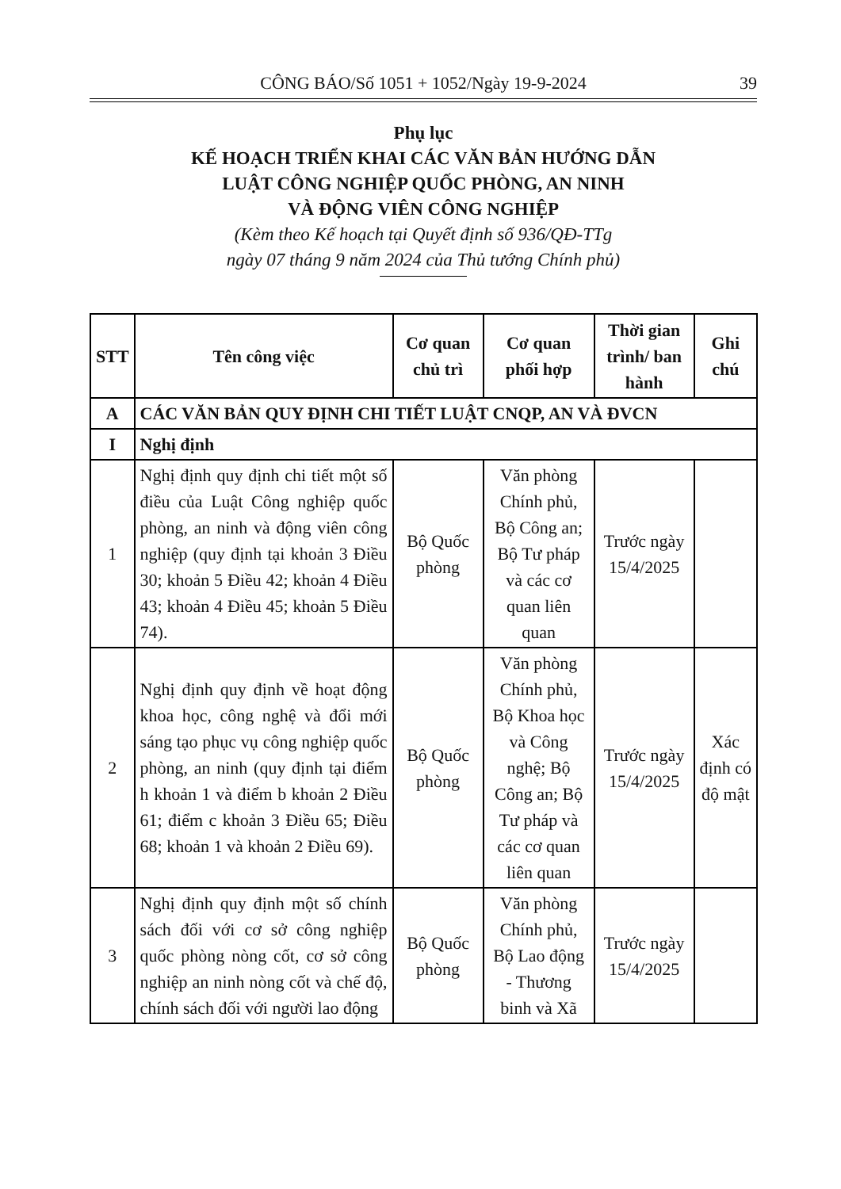CÔNG BÁO/Số 1051 + 1052/Ngày 19-9-2024
39
Phụ lục
KẾ HOẠCH TRIỂN KHAI CÁC VĂN BẢN HƯỚNG DẪN
LUẬT CÔNG NGHIỆP QUỐC PHÒNG, AN NINH
VÀ ĐỘNG VIÊN CÔNG NGHIỆP
(Kèm theo Kế hoạch tại Quyết định số 936/QĐ-TTg
ngày 07 tháng 9 năm 2024 của Thủ tướng Chính phủ)
| STT | Tên công việc | Cơ quan chủ trì | Cơ quan phối hợp | Thời gian trình/ ban hành | Ghi chú |
| --- | --- | --- | --- | --- | --- |
| A | CÁC VĂN BẢN QUY ĐỊNH CHI TIẾT LUẬT CNQP, AN VÀ ĐVCN | | | | |
| I | Nghị định | | | | |
| 1 | Nghị định quy định chi tiết một số điều của Luật Công nghiệp quốc phòng, an ninh và động viên công nghiệp (quy định tại khoản 3 Điều 30; khoản 5 Điều 42; khoản 4 Điều 43; khoản 4 Điều 45; khoản 5 Điều 74). | Bộ Quốc phòng | Văn phòng Chính phủ, Bộ Công an; Bộ Tư pháp và các cơ quan liên quan | Trước ngày 15/4/2025 | |
| 2 | Nghị định quy định về hoạt động khoa học, công nghệ và đổi mới sáng tạo phục vụ công nghiệp quốc phòng, an ninh (quy định tại điểm h khoản 1 và điểm b khoản 2 Điều 61; điểm c khoản 3 Điều 65; Điều 68; khoản 1 và khoản 2 Điều 69). | Bộ Quốc phòng | Văn phòng Chính phủ, Bộ Khoa học và Công nghệ; Bộ Công an; Bộ Tư pháp và các cơ quan liên quan | Trước ngày 15/4/2025 | Xác định có độ mật |
| 3 | Nghị định quy định một số chính sách đối với cơ sở công nghiệp quốc phòng nòng cốt, cơ sở công nghiệp an ninh nòng cốt và chế độ, chính sách đối với người lao động | Bộ Quốc phòng | Văn phòng Chính phủ, Bộ Lao động - Thương binh và Xã | Trước ngày 15/4/2025 | |